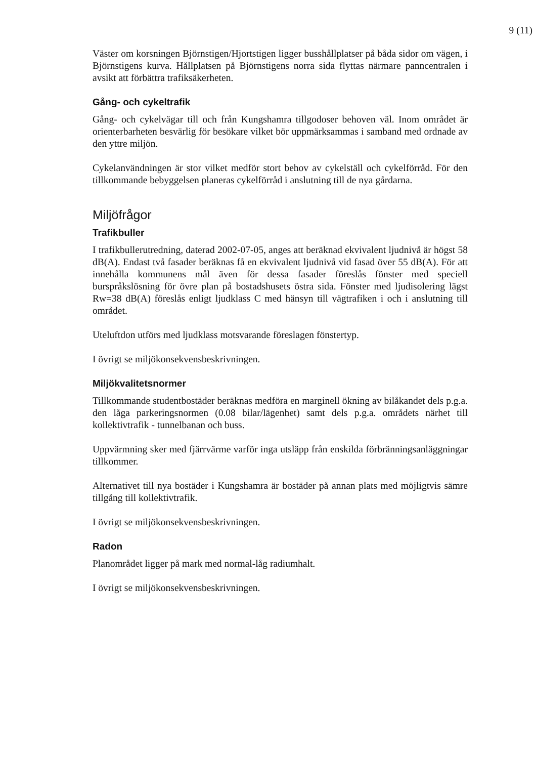9 (11)
Väster om korsningen Björnstigen/Hjortstigen ligger busshållplatser på båda sidor om vägen, i Björnstigens kurva. Hållplatsen på Björnstigens norra sida flyttas närmare panncentralen i avsikt att förbättra trafiksäkerheten.
Gång- och cykeltrafik
Gång- och cykelvägar till och från Kungshamra tillgodoser behoven väl. Inom området är orienterbarheten besvärlig för besökare vilket bör uppmärksammas i samband med ordnade av den yttre miljön.
Cykelanvändningen är stor vilket medför stort behov av cykelställ och cykelförråd. För den tillkommande bebyggelsen planeras cykelförråd i anslutning till de nya gårdarna.
Miljöfrågor
Trafikbuller
I trafikbullerutredning, daterad 2002-07-05, anges att beräknad ekvivalent ljudnivå är högst 58 dB(A). Endast två fasader beräknas få en ekvivalent ljudnivå vid fasad över 55 dB(A). För att innehålla kommunens mål även för dessa fasader föreslås fönster med speciell burspråkslösning för övre plan på bostadshusets östra sida. Fönster med ljudisolering lägst Rw=38 dB(A) föreslås enligt ljudklass C med hänsyn till vägtrafiken i och i anslutning till området.
Uteluftdon utförs med ljudklass motsvarande föreslagen fönstertyp.
I övrigt se miljökonsekvensbeskrivningen.
Miljökvalitetsnormer
Tillkommande studentbostäder beräknas medföra en marginell ökning av bilåkandet dels p.g.a. den låga parkeringsnormen (0.08 bilar/lägenhet) samt dels p.g.a. områdets närhet till kollektivtrafik - tunnelbanan och buss.
Uppvärmning sker med fjärrvärme varför inga utsläpp från enskilda förbränningsanläggningar tillkommer.
Alternativet till nya bostäder i Kungshamra är bostäder på annan plats med möjligtvis sämre tillgång till kollektivtrafik.
I övrigt se miljökonsekvensbeskrivningen.
Radon
Planområdet ligger på mark med normal-låg radiumhalt.
I övrigt se miljökonsekvensbeskrivningen.